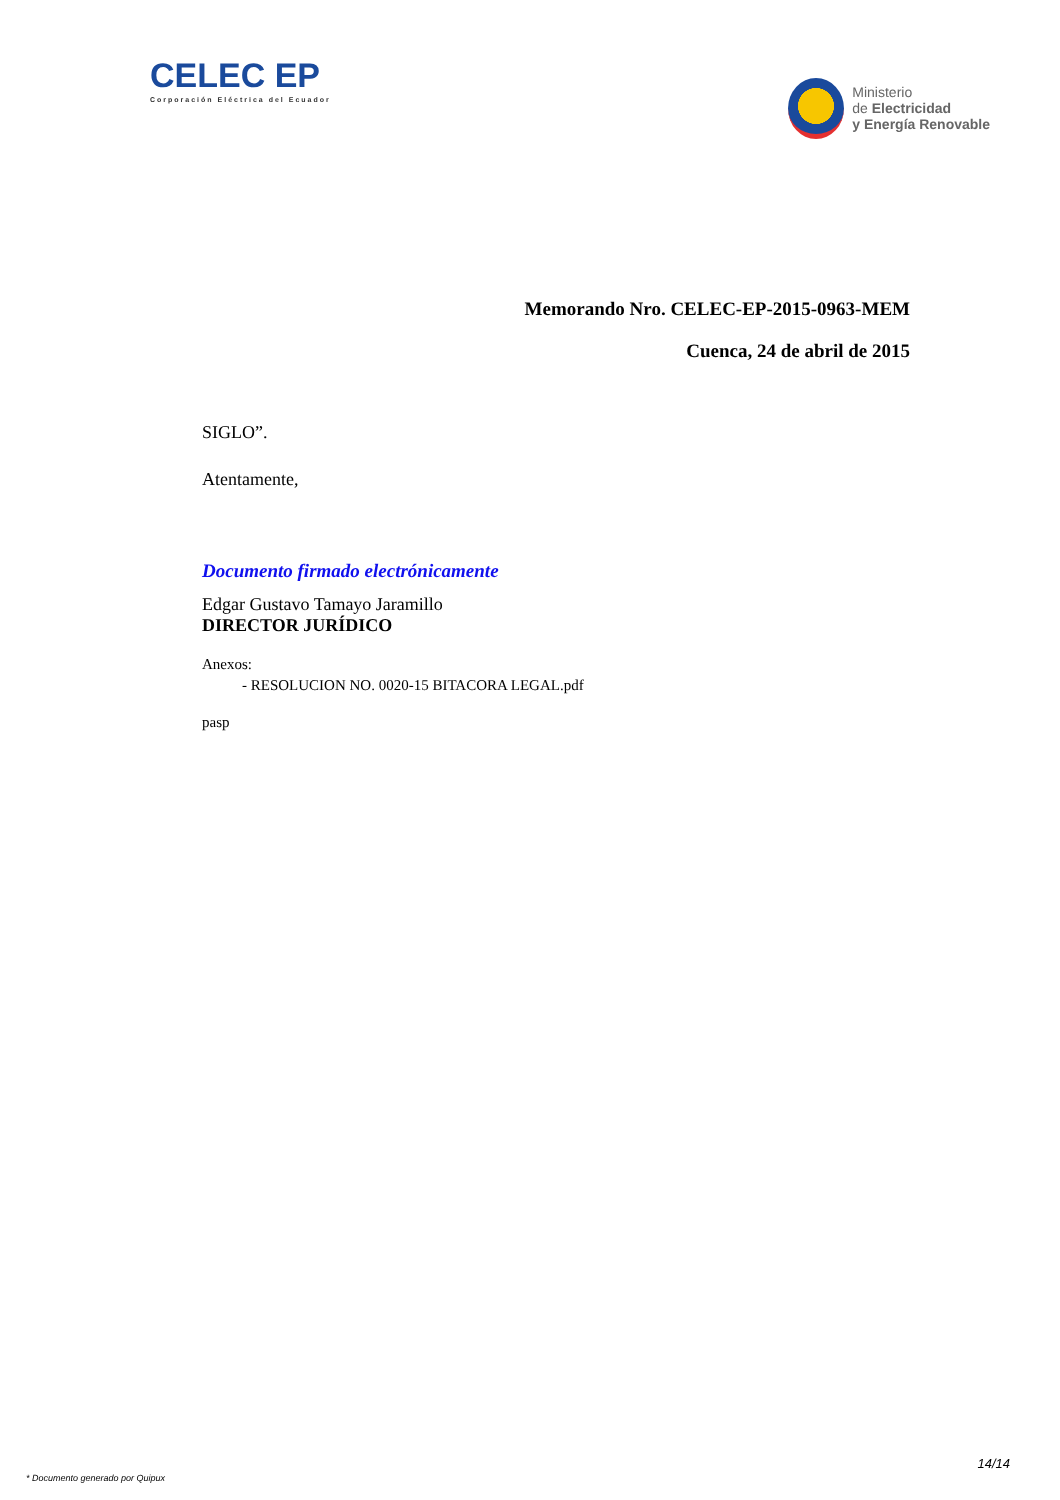CELEC EP
Corporación Eléctrica del Ecuador
Ministerio
de Electricidad
y Energía Renovable
Memorando Nro. CELEC-EP-2015-0963-MEM
Cuenca, 24 de abril de 2015
SIGLO”.
Atentamente,
Documento firmado electrónicamente
Edgar Gustavo Tamayo Jaramillo
DIRECTOR JURÍDICO
Anexos:
- RESOLUCION NO. 0020-15 BITACORA LEGAL.pdf
pasp
* Documento generado por Quipux 14/14